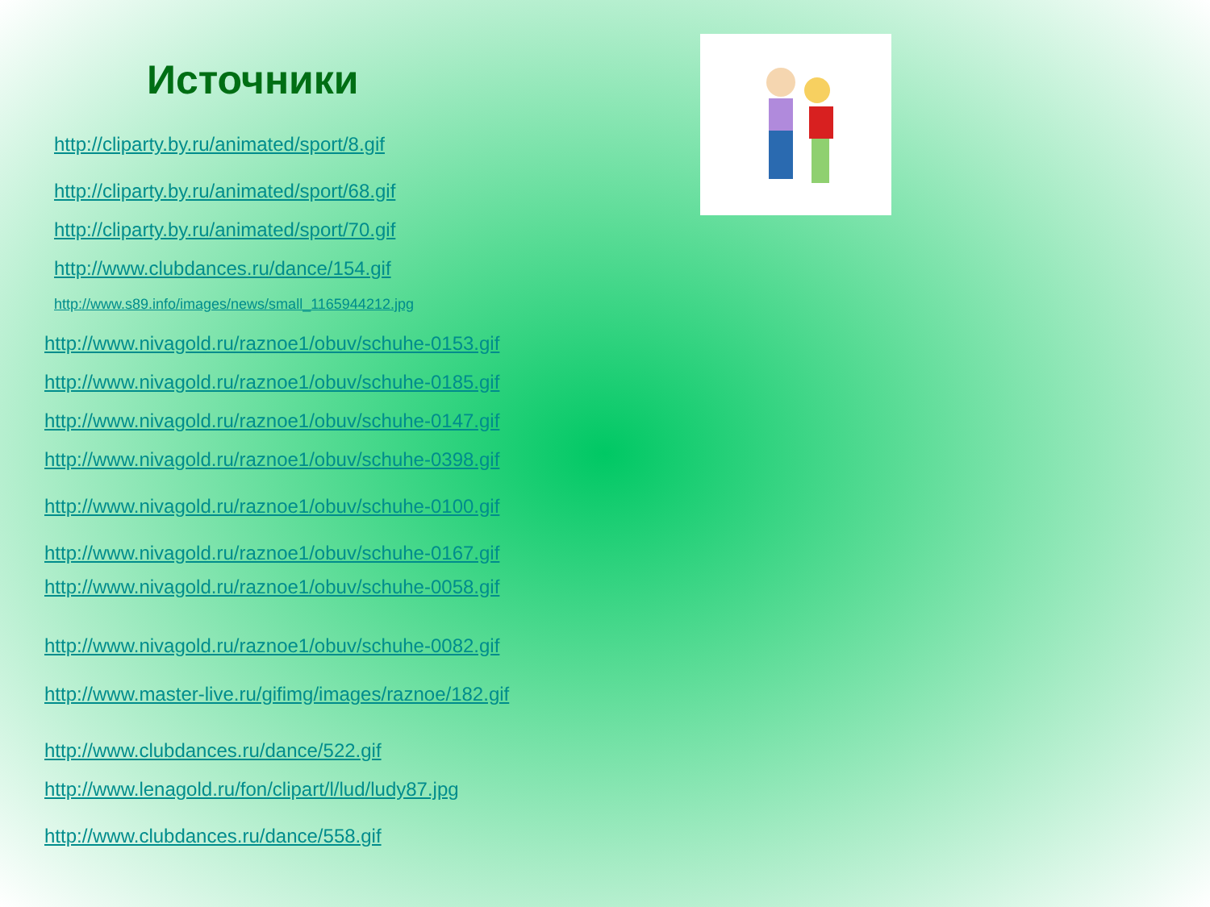Источники
http://cliparty.by.ru/animated/sport/8.gif
http://cliparty.by.ru/animated/sport/68.gif
http://cliparty.by.ru/animated/sport/70.gif
http://www.clubdances.ru/dance/154.gif
http://www.s89.info/images/news/small_1165944212.jpg
http://www.nivagold.ru/raznoe1/obuv/schuhe-0153.gif
http://www.nivagold.ru/raznoe1/obuv/schuhe-0185.gif
http://www.nivagold.ru/raznoe1/obuv/schuhe-0147.gif
http://www.nivagold.ru/raznoe1/obuv/schuhe-0398.gif
http://www.nivagold.ru/raznoe1/obuv/schuhe-0100.gif
http://www.nivagold.ru/raznoe1/obuv/schuhe-0167.gif
http://www.nivagold.ru/raznoe1/obuv/schuhe-0058.gif
http://www.nivagold.ru/raznoe1/obuv/schuhe-0082.gif
http://www.master-live.ru/gifimg/images/raznoe/182.gif
http://www.clubdances.ru/dance/522.gif
http://www.lenagold.ru/fon/clipart/l/lud/ludy87.jpg
http://www.clubdances.ru/dance/558.gif